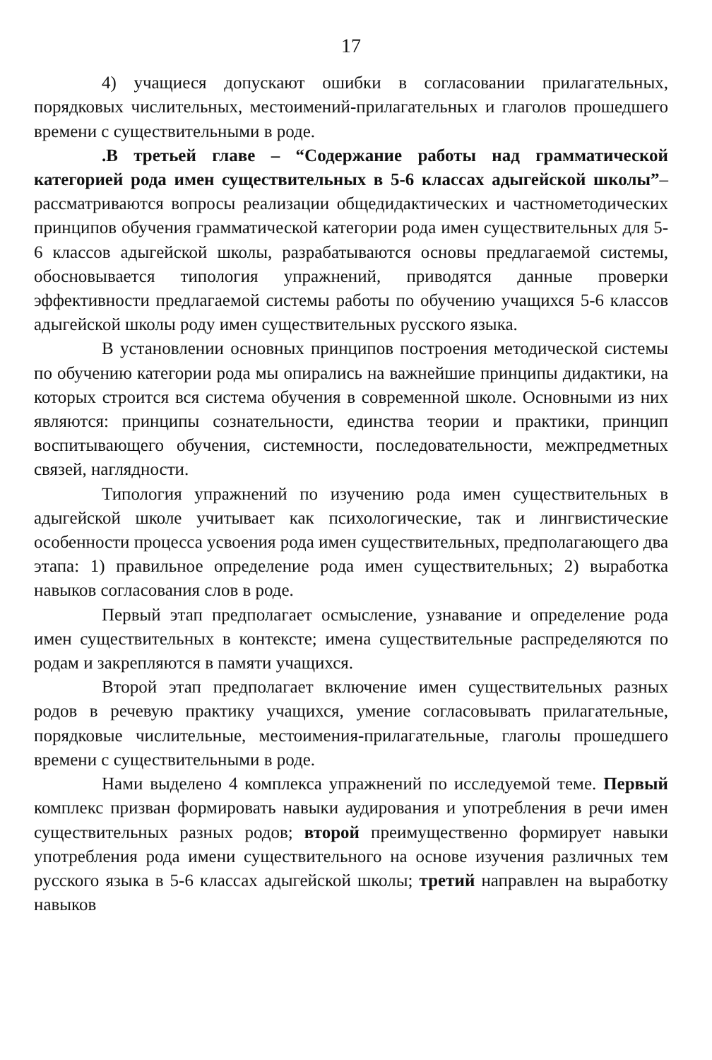17
4) учащиеся допускают ошибки в согласовании прилагательных, порядковых числительных, местоимений-прилагательных и глаголов прошедшего времени с существительными в роде.
.В третьей главе – “Содержание работы над грамматической категорией рода имен существительных в 5-6 классах адыгейской школы”– рассматриваются вопросы реализации общедидактических и частнометодических принципов обучения грамматической категории рода имен существительных для 5-6 классов адыгейской школы, разрабатываются основы предлагаемой системы, обосновывается типология упражнений, приводятся данные проверки эффективности предлагаемой системы работы по обучению учащихся 5-6 классов адыгейской школы роду имен существительных русского языка.
В установлении основных принципов построения методической системы по обучению категории рода мы опирались на важнейшие принципы дидактики, на которых строится вся система обучения в современной школе. Основными из них являются: принципы сознательности, единства теории и практики, принцип воспитывающего обучения, системности, последовательности, межпредметных связей, наглядности.
Типология упражнений по изучению рода имен существительных в адыгейской школе учитывает как психологические, так и лингвистические особенности процесса усвоения рода имен существительных, предполагающего два этапа: 1) правильное определение рода имен существительных; 2) выработка навыков согласования слов в роде.
Первый этап предполагает осмысление, узнавание и определение рода имен существительных в контексте; имена существительные распределяются по родам и закрепляются в памяти учащихся.
Второй этап предполагает включение имен существительных разных родов в речевую практику учащихся, умение согласовывать прилагательные, порядковые числительные, местоимения-прилагательные, глаголы прошедшего времени с существительными в роде.
Нами выделено 4 комплекса упражнений по исследуемой теме. Первый комплекс призван формировать навыки аудирования и употребления в речи имен существительных разных родов; второй преимущественно формирует навыки употребления рода имени существительного на основе изучения различных тем русского языка в 5-6 классах адыгейской школы; третий направлен на выработку навыков